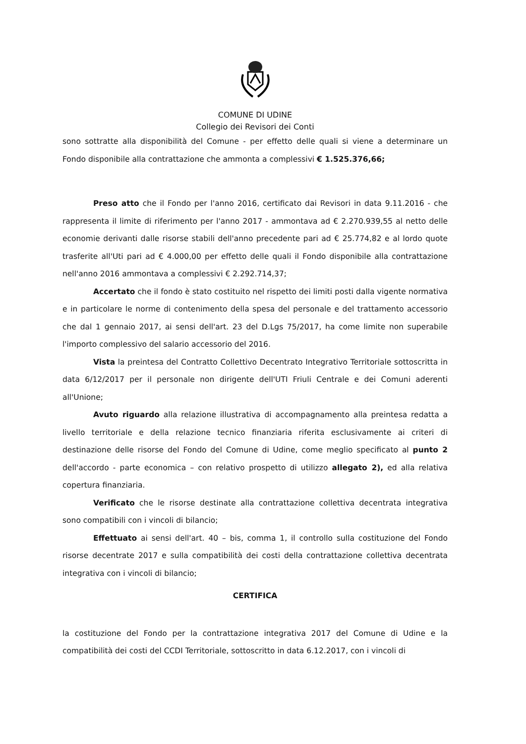COMUNE DI UDINE
Collegio dei Revisori dei Conti
sono sottratte alla disponibilità del Comune - per effetto delle quali si viene a determinare un Fondo disponibile alla contrattazione che ammonta a complessivi € 1.525.376,66;
Preso atto che il Fondo per l'anno 2016, certificato dai Revisori in data 9.11.2016 - che rappresenta il limite di riferimento per l'anno 2017 - ammontava ad € 2.270.939,55 al netto delle economie derivanti dalle risorse stabili dell'anno precedente pari ad € 25.774,82 e al lordo quote trasferite all'Uti pari ad € 4.000,00 per effetto delle quali il Fondo disponibile alla contrattazione nell'anno 2016 ammontava a complessivi € 2.292.714,37;
Accertato che il fondo è stato costituito nel rispetto dei limiti posti dalla vigente normativa e in particolare le norme di contenimento della spesa del personale e del trattamento accessorio che dal 1 gennaio 2017, ai sensi dell'art. 23 del D.Lgs 75/2017, ha come limite non superabile l'importo complessivo del salario accessorio del 2016.
Vista la preintesa del Contratto Collettivo Decentrato Integrativo Territoriale sottoscritta in data 6/12/2017 per il personale non dirigente dell'UTI Friuli Centrale e dei Comuni aderenti all'Unione;
Avuto riguardo alla relazione illustrativa di accompagnamento alla preintesa redatta a livello territoriale e della relazione tecnico finanziaria riferita esclusivamente ai criteri di destinazione delle risorse del Fondo del Comune di Udine, come meglio specificato al punto 2 dell'accordo - parte economica – con relativo prospetto di utilizzo allegato 2), ed alla relativa copertura finanziaria.
Verificato che le risorse destinate alla contrattazione collettiva decentrata integrativa sono compatibili con i vincoli di bilancio;
Effettuato ai sensi dell'art. 40 – bis, comma 1, il controllo sulla costituzione del Fondo risorse decentrate 2017 e sulla compatibilità dei costi della contrattazione collettiva decentrata integrativa con i vincoli di bilancio;
CERTIFICA
la costituzione del Fondo per la contrattazione integrativa 2017 del Comune di Udine e la compatibilità dei costi del CCDI Territoriale, sottoscritto in data 6.12.2017, con i vincoli di